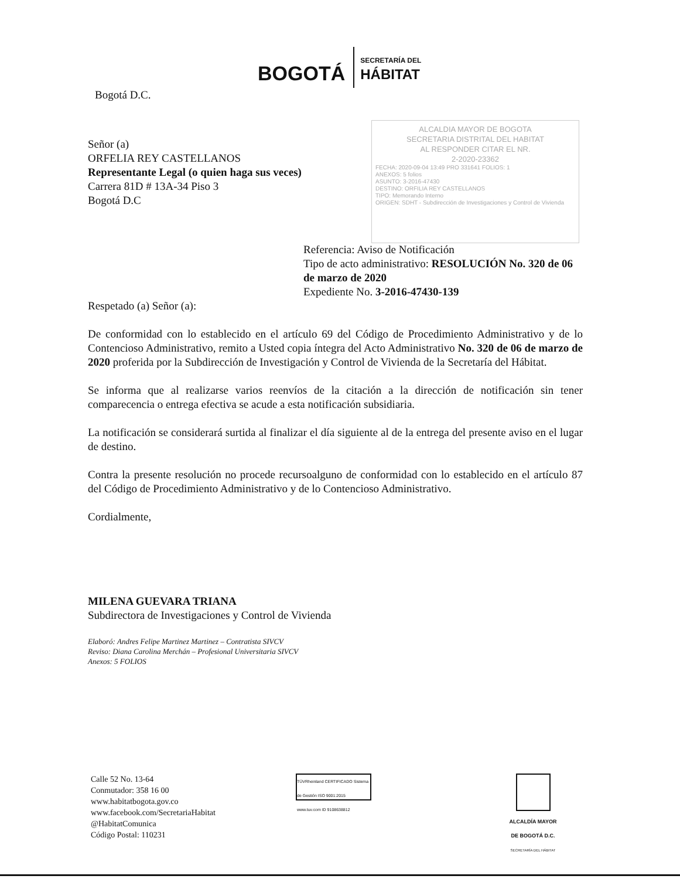BOGOTÁ
SECRETARÍA DEL
HÁBITAT
ALCALDIA MAYOR DE BOGOTA
SECRETARIA DISTRITAL DEL HABITAT
AL RESPONDER CITAR EL NR.
2-2020-23362
FECHA: 2020-09-04 13:49 PRO 331641 FOLIOS: 1
ANEXOS: 5 folios
ASUNTO: 3-2016-47430
DESTINO: ORFILIA REY CASTELLANOS
TIPO: Memorando Interno
ORIGEN: SDHT - Subdirección de Investigaciones y Control de Vivienda
Bogotá D.C.
Señor (a)
ORFELIA REY CASTELLANOS
Representante Legal (o quien haga sus veces)
Carrera 81D # 13A-34 Piso 3
Bogotá D.C
Referencia: Aviso de Notificación
Tipo de acto administrativo: RESOLUCIÓN No. 320 de 06 de marzo de 2020
Expediente No. 3-2016-47430-139
Respetado (a) Señor (a):
De conformidad con lo establecido en el artículo 69 del Código de Procedimiento Administrativo y de lo Contencioso Administrativo, remito a Usted copia íntegra del Acto Administrativo No. 320 de 06 de marzo de 2020 proferida por la Subdirección de Investigación y Control de Vivienda de la Secretaría del Hábitat.
Se informa que al realizarse varios reenvíos de la citación a la dirección de notificación sin tener comparecencia o entrega efectiva se acude a esta notificación subsidiaria.
La notificación se considerará surtida al finalizar el día siguiente al de la entrega del presente aviso en el lugar de destino.
Contra la presente resolución no procede recursoalguno de conformidad con lo establecido en el artículo 87 del Código de Procedimiento Administrativo y de lo Contencioso Administrativo.
Cordialmente,
MILENA GUEVARA TRIANA
Subdirectora de Investigaciones y Control de Vivienda
Elaboró: Andres Felipe Martinez Martinez – Contratista SIVCV
Reviso: Diana Carolina Merchán – Profesional Universitaria SIVCV
Anexos: 5 FOLIOS
Calle 52 No. 13-64
Conmutador: 358 16 00
www.habitatbogota.gov.co
www.facebook.com/SecretariaHabitat
@HabitatComunica
Código Postal: 110231
TÜVRheinland CERTIFICADO Sistema de Gestión ISO 9001:2015 www.tuv.com ID 9108638812
ALCALDÍA MAYOR
DE BOGOTÁ D.C.
SECRETARÍA DEL HÁBITAT